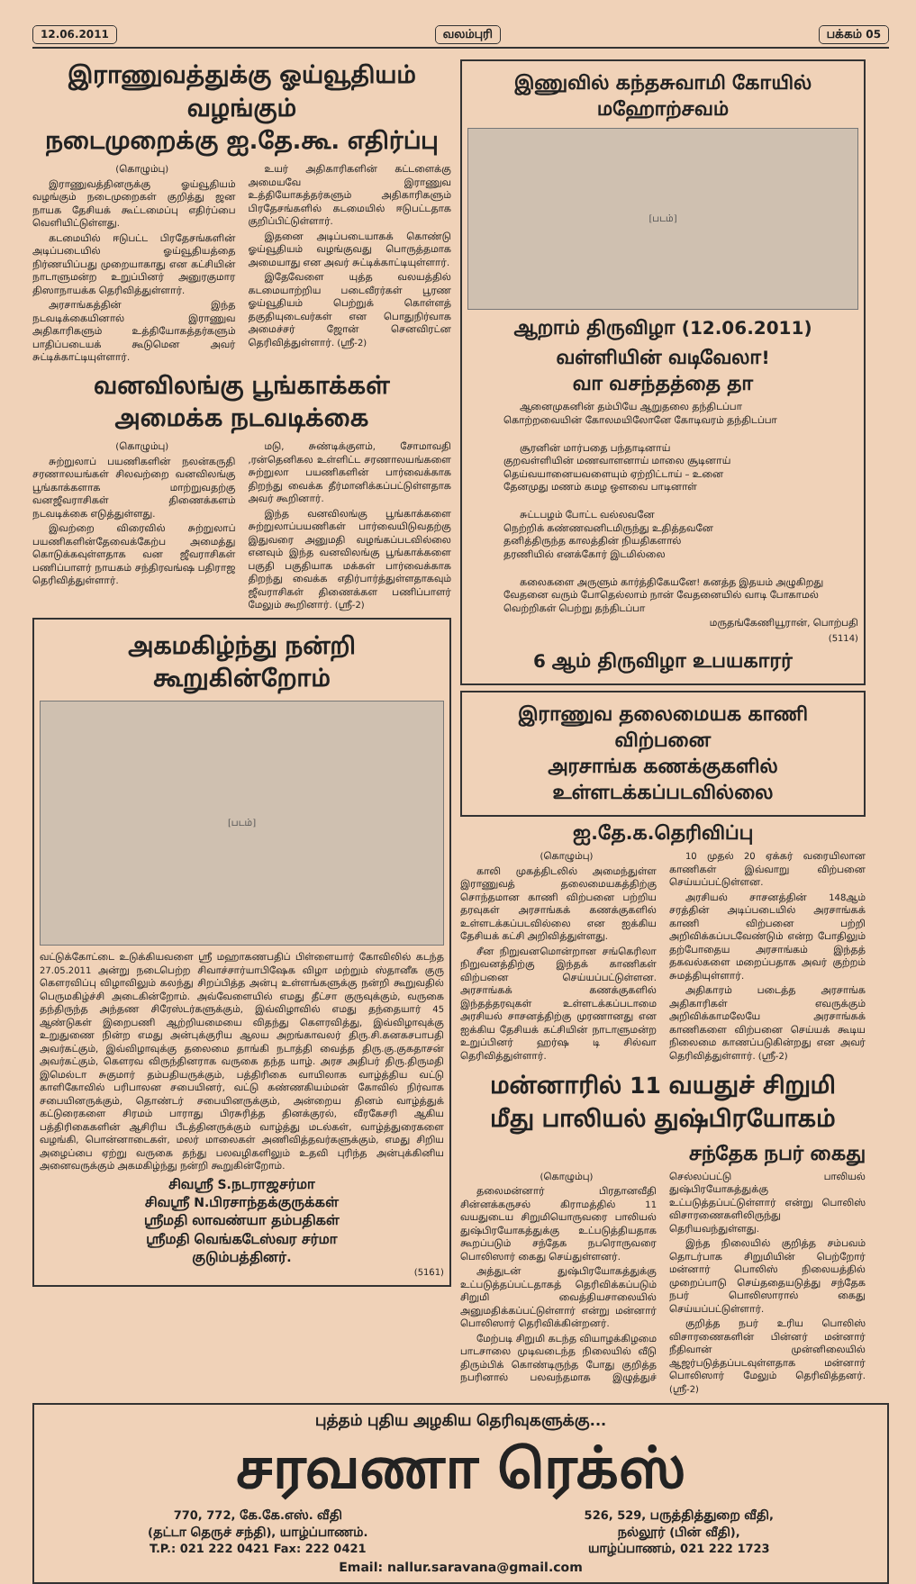12.06.2011 வலம்புரி பக்கம் 05
இராணுவத்துக்கு ஓய்வூதியம் வழங்கும்
நடைமுறைக்கு ஐ.தே.கூ. எதிர்ப்பு
(கொழும்பு)
இராணுவத்தினருக்கு ஓய்வூதியம் வழங்கும் நடைமுறைகள் குறித்து ஜன நாயக தேசியக் கூட்டமைப்பு எதிர்ப்பை வெளியிட்டுள்ளது.
கடமையில் ஈடுபட்ட பிரதேசங்களின் அடிப்படையில் ஓய்வூதியத்தை நிர்ணயிப்பது முறையாகாது என கட்சியின் நாடாளுமன்ற உறுப்பினர் அனுரகுமார திஸாநாயக்க தெரிவித்துள்ளார்.
அரசாங்கத்தின் இந்த நடவடிக்கையினால் இராணுவ அதிகாரிகளும் உத்தியோகத்தர்களும் பாதிப்படையக் கூடுமென அவர் சுட்டிக்காட்டியுள்ளார்.
உயர் அதிகாரிகளின் கட்டளைக்கு அமையவே இராணுவ உத்தியோகத்தர்களும் அதிகாரிகளும் பிரதேசங்களில் கடமையில் ஈடுபட்டதாக குறிப்பிட்டுள்ளார்.
இதனை அடிப்படையாகக் கொண்டு ஓய்வூதியம் வழங்குவது பொருத்தமாக அமையாது என அவர் சுட்டிக்காட்டியுள்ளார்.
இதேவேளை யுத்த வலயத்தில் கடமையாற்றிய படைவீரர்கள் பூரண ஓய்வூதியம் பெற்றுக் கொள்ளத் தகுதியுடைவர்கள் என பொதுநிர்வாக அமைச்சர் ஜோன் செனவிரட்ன தெரிவித்துள்ளார். (ஸ்ரீ-2)
வனவிலங்கு பூங்காக்கள்
அமைக்க நடவடிக்கை
(கொழும்பு)
சுற்றுலாப் பயணிகளின் நலன்கருதி சரணாலயங்கள் சிலவற்றை வனவிலங்கு பூங்காக்களாக மாற்றுவதற்கு வனஜீவராசிகள் திணைக்களம் நடவடிக்கை எடுத்துள்ளது.
இவற்றை விரைவில் சுற்றுலாப் பயணிகளின்தேவைக்கேற்ப அமைத்து கொடுக்கவுள்ளதாக வன ஜீவராசிகள் பணிப்பாளர் நாயகம் சந்திரவங்ஷ பதிராஜ தெரிவித்துள்ளார்.
மடு, சுண்டிக்குளம், சோமாவதி ,ரன்தெனிகல உள்ளிட்ட சரணாலயங்களை சுற்றுலா பயணிகளின் பார்வைக்காக திறந்து வைக்க தீர்மானிக்கப்பட்டுள்ளதாக அவர் கூறினார்.
இந்த வனவிலங்கு பூங்காக்களை சுற்றுலாப்பயணிகள் பார்வையிடுவதற்கு இதுவரை அனுமதி வழங்கப்படவில்லை எனவும் இந்த வனவிலங்கு பூங்காக்களை பகுதி பகுதியாக மக்கள் பார்வைக்காக திறந்து வைக்க எதிர்பார்த்துள்ளதாகவும் ஜீவராசிகள் திணைக்கள பணிப்பாளர் மேலும் கூறினார். (ஸ்ரீ-2)
அகமகிழ்ந்து நன்றி கூறுகின்றோம்
[படம்]
வட்டுக்கோட்டை உடுக்கியவளை ஸ்ரீ மஹாகணபதிப் பிள்ளையார் கோவிலில் கடந்த 27.05.2011 அன்று நடைபெற்ற சிவாச்சார்யாபிஷேக விழா மற்றும் ஸ்தானீக குரு கௌரவிப்பு விழாவிலும் கலந்து சிறப்பித்த அன்பு உள்ளங்களுக்கு நன்றி கூறுவதில் பெருமகிழ்ச்சி அடைகின்றோம். அவ்வேளையில் எமது தீட்சா குருவுக்கும், வருகை தந்திருந்த அந்தண சிரேஸ்டர்களுக்கும், இவ்விழாவில் எமது தந்தையார் 45 ஆண்டுகள் இறைபணி ஆற்றியமையை விதந்து கௌரவித்து, இவ்விழாவுக்கு உறுதுணை நின்ற எமது அன்புக்குரிய ஆலய அறங்காவலர் திரு.சி.கனகசபாபதி அவர்கட்கும், இவ்விழாவுக்கு தலைமை தாங்கி நடாத்தி வைத்த திரு.கு.குகதாசன் அவர்கட்கும், கௌரவ விருந்தினராக வருகை தந்த யாழ். அரச அதிபர் திரு.திருமதி இமெல்டா சுகுமார் தம்பதியருக்கும், பத்திரிகை வாயிலாக வாழ்த்திய வட்டு காளிகோவில் பரிபாலன சபையினர், வட்டு கண்ணகியம்மன் கோவில் நிர்வாக சபையினருக்கும், தொண்டர் சபையினருக்கும், அன்றைய தினம் வாழ்த்துக் கட்டுரைகளை சிரமம் பாராது பிரசுரித்த தினக்குரல், வீரகேசரி ஆகிய பத்திரிகைகளின் ஆசிரிய பீடத்தினருக்கும் வாழ்த்து மடல்கள், வாழ்த்துரைகளை வழங்கி, பொன்னாடைகள், மலர் மாலைகள் அணிவித்தவர்களுக்கும், எமது சிறிய அழைப்பை ஏற்று வருகை தந்து பலவழிகளிலும் உதவி புரிந்த அன்புக்கினிய அனைவருக்கும் அகமகிழ்ந்து நன்றி கூறுகின்றோம்.
சிவஸ்ரீ S.நடராஜசர்மா
சிவஸ்ரீ N.பிரசாந்தக்குருக்கள்
ஸ்ரீமதி லாவண்யா தம்பதிகள்
ஸ்ரீமதி வெங்கடேஸ்வர சர்மா
குடும்பத்தினர்.
(5161)
இணுவில் கந்தசுவாமி கோயில் மஹோற்சவம்
[படம்]
ஆறாம் திருவிழா (12.06.2011)
வள்ளியின் வடிவேலா!
வா வசந்தத்தை தா
ஆனைமுகனின் தம்பியே ஆறுதலை தந்திடப்பா
கொற்றவையின் கோலமயிலோனே கோடிவரம் தந்திடப்பா
சூரனின் மார்பதை பந்தாடினாய்
குறவள்ளியின் மணவாளனாய் மாலை சூடினாய்
தெய்வயானையவளையும் ஏற்றிட்டாய் – உனை
தேனமுது மணம் கமழ ஔவை பாடினாள்
சுட்டபழம் போட்ட வல்லவனே
நெற்றிக் கண்ணவனிடமிருந்து உதித்தவனே
தனித்திருந்த காலத்தின் நியதிகளால்
தரணியில் எனக்கோர் இடமில்லை
கலைகளை அருளும் கார்த்திகேயனே! கனத்த இதயம் அழுகிறது
வேதனை வரும் போதெல்லாம் நான் வேதனையில் வாடி போகாமல்
வெற்றிகள் பெற்று தந்திடப்பா
மருதங்கேணியூரான், பொற்பதி
(5114)
6 ஆம் திருவிழா உபயகாரர்
இராணுவ தலைமையக காணி விற்பனை
அரசாங்க கணக்குகளில் உள்ளடக்கப்படவில்லை
ஐ.தே.க.தெரிவிப்பு
(கொழும்பு)
காலி முகத்திடலில் அமைந்துள்ள இராணுவத் தலைமையகத்திற்கு சொந்தமான காணி விற்பனை பற்றிய தரவுகள் அரசாங்கக் கணக்குகளில் உள்ளடக்கப்படவில்லை என ஐக்கிய தேசியக் கட்சி அறிவித்துள்ளது.
சீன நிறுவனமொன்றான சங்கெரிலா நிறுவனத்திற்கு இந்தக் காணிகள் விற்பனை செய்யப்பட்டுள்ளன. அரசாங்கக் கணக்குகளில் இந்தத்தரவுகள் உள்ளடக்கப்படாமை அரசியல் சாசனத்திற்கு முரணானது என ஐக்கிய தேசியக் கட்சியின் நாடாளுமன்ற உறுப்பினர் ஹர்ஷ டி சில்வா தெரிவித்துள்ளார்.
10 முதல் 20 ஏக்கர் வரையிலான காணிகள் இவ்வாறு விற்பனை செய்யப்பட்டுள்ளன.
அரசியல் சாசனத்தின் 148ஆம் சரத்தின் அடிப்படையில் அரசாங்கக் காணி விற்பனை பற்றி அறிவிக்கப்படவேண்டும் என்ற போதிலும் தற்போதைய அரசாங்கம் இந்தத் தகவல்களை மறைப்பதாக அவர் குற்றம் சுமத்தியுள்ளார்.
அதிகாரம் படைத்த அரசாங்க அதிகாரிகள் எவருக்கும் அறிவிக்காமலேயே அரசாங்கக் காணிகளை விற்பனை செய்யக் கூடிய நிலைமை காணப்படுகின்றது என அவர் தெரிவித்துள்ளார். (ஸ்ரீ-2)
மன்னாரில் 11 வயதுச் சிறுமி
மீது பாலியல் துஷ்பிரயோகம்
சந்தேக நபர் கைது
(கொழும்பு)
தலைமன்னார் பிரதானவீதி சின்னக்கருசல் கிராமத்தில் 11 வயதுடைய சிறுமியொருவரை பாலியல் துஷ்பிரயோகத்துக்கு உட்படுத்தியதாக கூறப்படும் சந்தேக நபரொருவரை பொலிஸார் கைது செய்துள்ளனர்.
அத்துடன் துஷ்பிரயோகத்துக்கு உட்படுத்தப்பட்டதாகத் தெரிவிக்கப்படும் சிறுமி வைத்தியசாலையில் அனுமதிக்கப்பட்டுள்ளார் என்று மன்னார் பொலிஸார் தெரிவிக்கின்றனர்.
மேற்படி சிறுமி கடந்த வியாழக்கிழமை பாடசாலை முடிவடைந்த நிலையில் வீடு திரும்பிக் கொண்டிருந்த போது குறித்த நபரினால் பலவந்தமாக இழுத்துச் செல்லப்பட்டு பாலியல் துஷ்பிரயோகத்துக்கு உட்படுத்தப்பட்டுள்ளார் என்று பொலிஸ் விசாரணைகளிலிருந்து தெரியவந்துள்ளது.
இந்த நிலையில் குறித்த சம்பவம் தொடர்பாக சிறுமியின் பெற்றோர் மன்னார் பொலிஸ் நிலையத்தில் முறைப்பாடு செய்ததையடுத்து சந்தேக நபர் பொலிஸாரால் கைது செய்யப்பட்டுள்ளார்.
குறித்த நபர் உரிய பொலிஸ் விசாரணைகளின் பின்னர் மன்னார் நீதிவான் முன்னிலையில் ஆஜர்படுத்தப்படவுள்ளதாக மன்னார் பொலிஸார் மேலும் தெரிவித்தனர். (ஸ்ரீ-2)
புத்தம் புதிய அழகிய தெரிவுகளுக்கு...
சரவணா ரெக்ஸ்
770, 772, கே.கே.எஸ். வீதி
(தட்டா தெருச் சந்தி), யாழ்ப்பாணம்.
T.P.: 021 222 0421 Fax: 222 0421
526, 529, பருத்தித்துறை வீதி,
நல்லூர் (பின் வீதி),
யாழ்ப்பாணம், 021 222 1723
Email: nallur.saravana@gmail.com